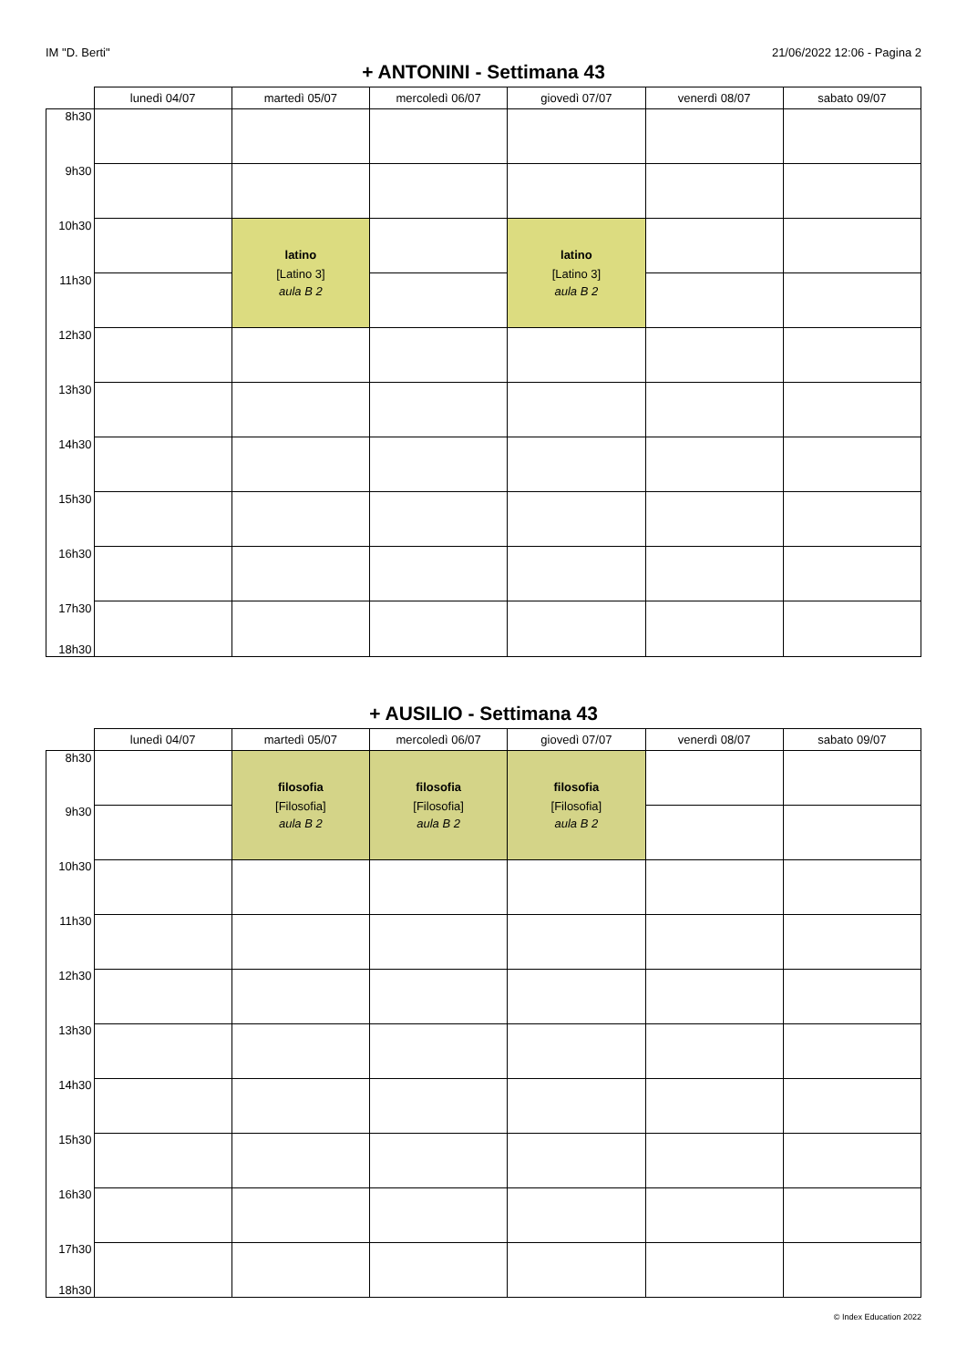IM "D. Berti" 21/06/2022 12:06 - Pagina 2
+ ANTONINI - Settimana 43
| | lunedì 04/07 | martedì 05/07 | mercoledì 06/07 | giovedì 07/07 | venerdì 08/07 | sabato 09/07 |
| --- | --- | --- | --- | --- | --- | --- |
| 8h30 | | | | | | |
| 9h30 | | | | | | |
| 10h30 | | latino [Latino 3] aula B 2 | | latino [Latino 3] aula B 2 | | |
| 11h30 | | | | | | |
| 12h30 | | | | | | |
| 13h30 | | | | | | |
| 14h30 | | | | | | |
| 15h30 | | | | | | |
| 16h30 | | | | | | |
| 17h30 18h30 | | | | | | |
+ AUSILIO - Settimana 43
| | lunedì 04/07 | martedì 05/07 | mercoledì 06/07 | giovedì 07/07 | venerdì 08/07 | sabato 09/07 |
| --- | --- | --- | --- | --- | --- | --- |
| 8h30 | | filosofia [Filosofia] aula B 2 | filosofia [Filosofia] aula B 2 | filosofia [Filosofia] aula B 2 | | |
| 9h30 | | | | | | |
| 10h30 | | | | | | |
| 11h30 | | | | | | |
| 12h30 | | | | | | |
| 13h30 | | | | | | |
| 14h30 | | | | | | |
| 15h30 | | | | | | |
| 16h30 | | | | | | |
| 17h30 18h30 | | | | | | |
© Index Education 2022